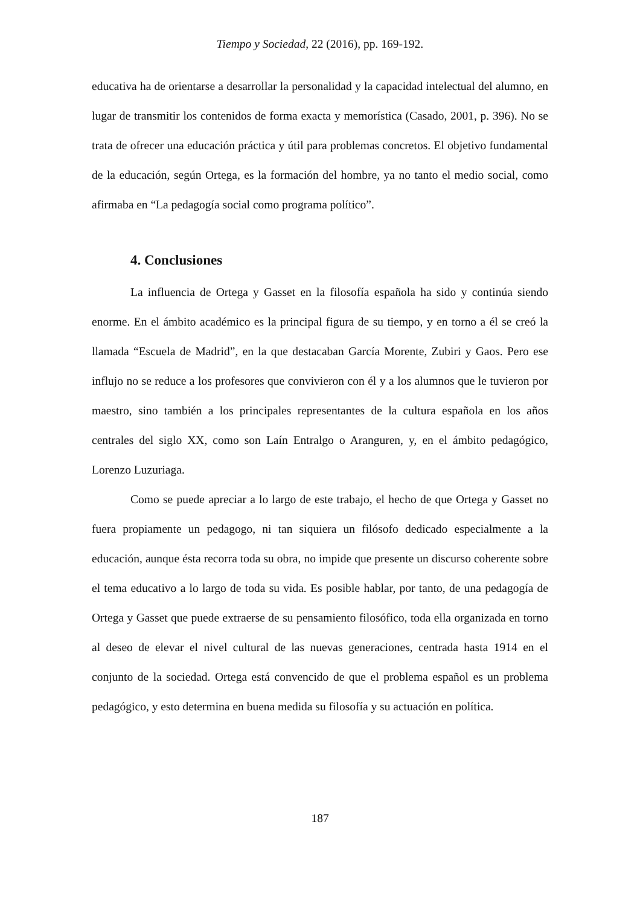Tiempo y Sociedad, 22 (2016), pp. 169-192.
educativa ha de orientarse a desarrollar la personalidad y la capacidad intelectual del alumno, en lugar de transmitir los contenidos de forma exacta y memorística (Casado, 2001, p. 396). No se trata de ofrecer una educación práctica y útil para problemas concretos. El objetivo fundamental de la educación, según Ortega, es la formación del hombre, ya no tanto el medio social, como afirmaba en “La pedagogía social como programa político”.
4. Conclusiones
La influencia de Ortega y Gasset en la filosofía española ha sido y continúa siendo enorme. En el ámbito académico es la principal figura de su tiempo, y en torno a él se creó la llamada “Escuela de Madrid”, en la que destacaban García Morente, Zubiri y Gaos. Pero ese influjo no se reduce a los profesores que convivieron con él y a los alumnos que le tuvieron por maestro, sino también a los principales representantes de la cultura española en los años centrales del siglo XX, como son Laín Entralgo o Aranguren, y, en el ámbito pedagógico, Lorenzo Luzuriaga.
Como se puede apreciar a lo largo de este trabajo, el hecho de que Ortega y Gasset no fuera propiamente un pedagogo, ni tan siquiera un filósofo dedicado especialmente a la educación, aunque ésta recorra toda su obra, no impide que presente un discurso coherente sobre el tema educativo a lo largo de toda su vida. Es posible hablar, por tanto, de una pedagogía de Ortega y Gasset que puede extraerse de su pensamiento filosófico, toda ella organizada en torno al deseo de elevar el nivel cultural de las nuevas generaciones, centrada hasta 1914 en el conjunto de la sociedad. Ortega está convencido de que el problema español es un problema pedagógico, y esto determina en buena medida su filosofía y su actuación en política.
187